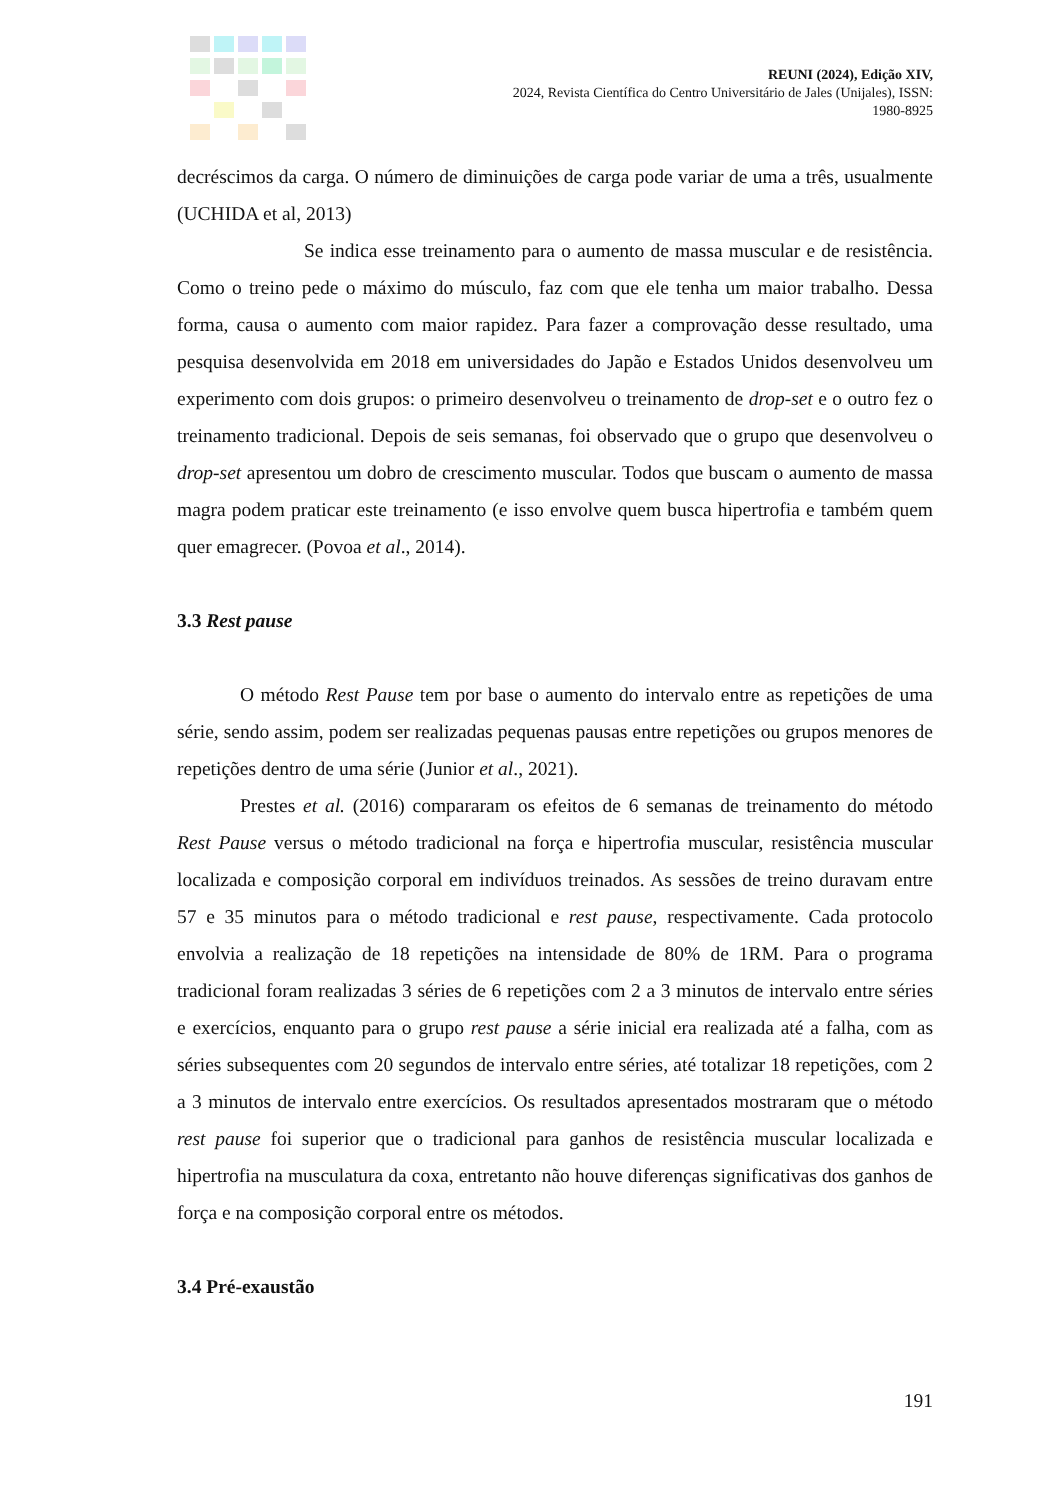REUNI (2024), Edição XIV,
2024, Revista Científica do Centro Universitário de Jales (Unijales), ISSN:
1980-8925
decréscimos da carga. O número de diminuições de carga pode variar de uma a três, usualmente (UCHIDA et al, 2013)
Se indica esse treinamento para o aumento de massa muscular e de resistência. Como o treino pede o máximo do músculo, faz com que ele tenha um maior trabalho. Dessa forma, causa o aumento com maior rapidez. Para fazer a comprovação desse resultado, uma pesquisa desenvolvida em 2018 em universidades do Japão e Estados Unidos desenvolveu um experimento com dois grupos: o primeiro desenvolveu o treinamento de drop-set e o outro fez o treinamento tradicional. Depois de seis semanas, foi observado que o grupo que desenvolveu o drop-set apresentou um dobro de crescimento muscular. Todos que buscam o aumento de massa magra podem praticar este treinamento (e isso envolve quem busca hipertrofia e também quem quer emagrecer. (Povoa et al., 2014).
3.3 Rest pause
O método Rest Pause tem por base o aumento do intervalo entre as repetições de uma série, sendo assim, podem ser realizadas pequenas pausas entre repetições ou grupos menores de repetições dentro de uma série (Junior et al., 2021).
Prestes et al. (2016) compararam os efeitos de 6 semanas de treinamento do método Rest Pause versus o método tradicional na força e hipertrofia muscular, resistência muscular localizada e composição corporal em indivíduos treinados. As sessões de treino duravam entre 57 e 35 minutos para o método tradicional e rest pause, respectivamente. Cada protocolo envolvia a realização de 18 repetições na intensidade de 80% de 1RM. Para o programa tradicional foram realizadas 3 séries de 6 repetições com 2 a 3 minutos de intervalo entre séries e exercícios, enquanto para o grupo rest pause a série inicial era realizada até a falha, com as séries subsequentes com 20 segundos de intervalo entre séries, até totalizar 18 repetições, com 2 a 3 minutos de intervalo entre exercícios. Os resultados apresentados mostraram que o método rest pause foi superior que o tradicional para ganhos de resistência muscular localizada e hipertrofia na musculatura da coxa, entretanto não houve diferenças significativas dos ganhos de força e na composição corporal entre os métodos.
3.4 Pré-exaustão
191